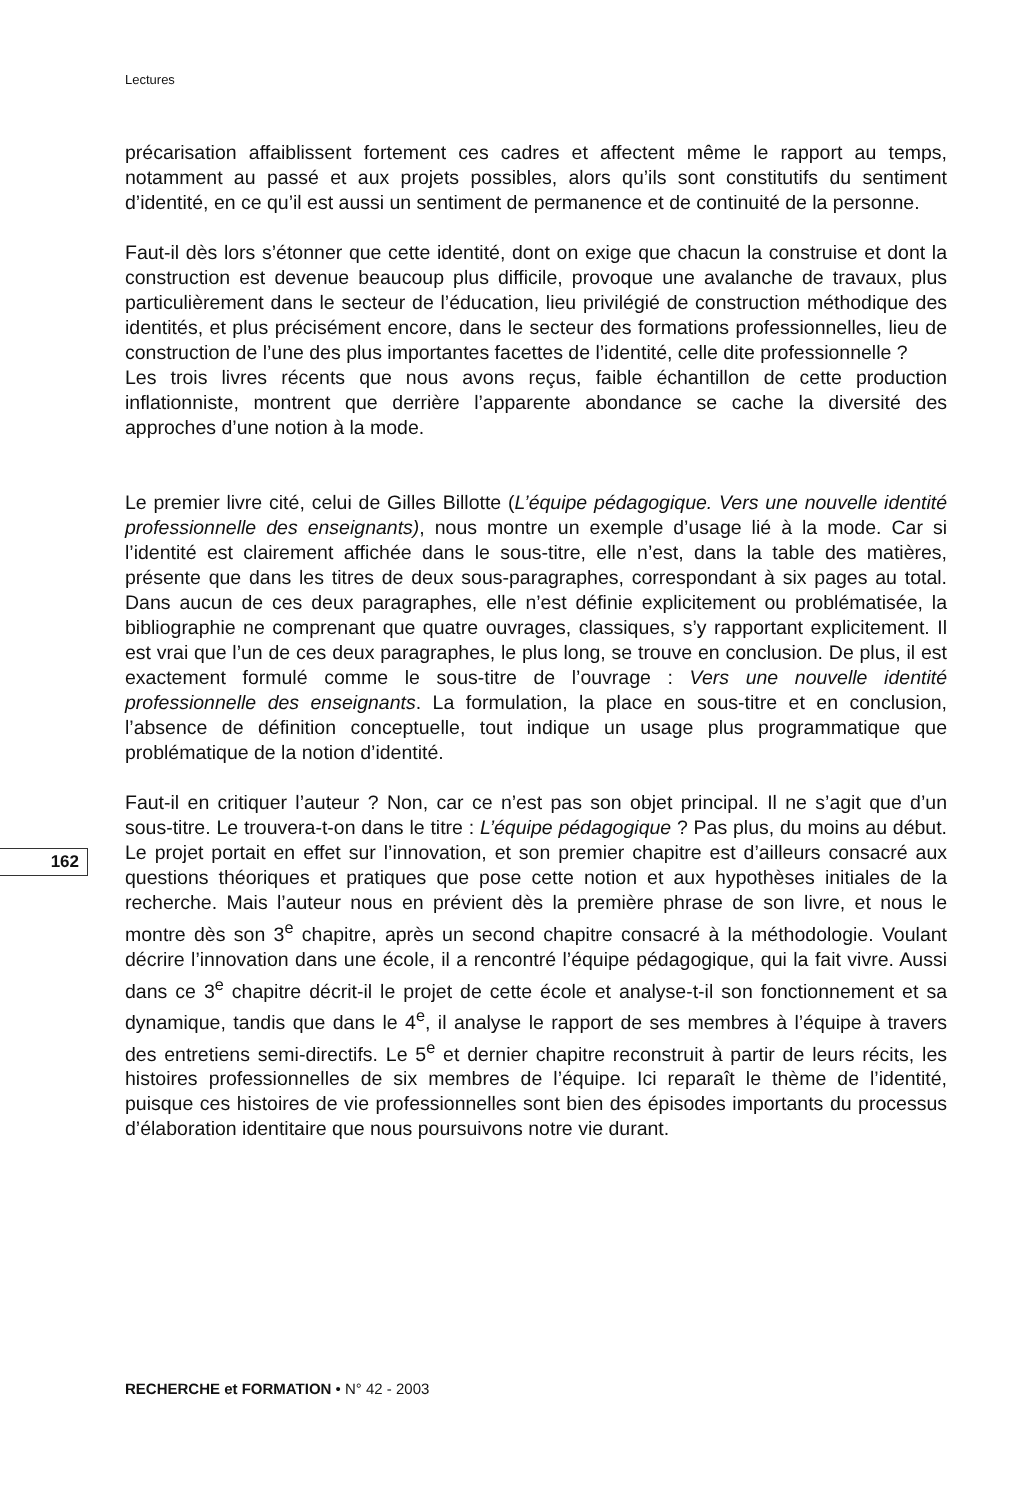Lectures
précarisation affaiblissent fortement ces cadres et affectent même le rapport au temps, notamment au passé et aux projets possibles, alors qu’ils sont constitutifs du sentiment d’identité, en ce qu’il est aussi un sentiment de permanence et de continuité de la personne.
Faut-il dès lors s’étonner que cette identité, dont on exige que chacun la construise et dont la construction est devenue beaucoup plus difficile, provoque une avalanche de travaux, plus particulièrement dans le secteur de l’éducation, lieu privilégié de construction méthodique des identités, et plus précisément encore, dans le secteur des formations professionnelles, lieu de construction de l’une des plus importantes facettes de l’identité, celle dite professionnelle ?
Les trois livres récents que nous avons reçus, faible échantillon de cette production inflationniste, montrent que derrière l’apparente abondance se cache la diversité des approches d’une notion à la mode.
Le premier livre cité, celui de Gilles Billotte (L’équipe pédagogique. Vers une nouvelle identité professionnelle des enseignants), nous montre un exemple d’usage lié à la mode. Car si l’identité est clairement affichée dans le sous-titre, elle n’est, dans la table des matières, présente que dans les titres de deux sous-paragraphes, correspondant à six pages au total. Dans aucun de ces deux paragraphes, elle n’est définie explicitement ou problématisée, la bibliographie ne comprenant que quatre ouvrages, classiques, s’y rapportant explicitement. Il est vrai que l’un de ces deux paragraphes, le plus long, se trouve en conclusion. De plus, il est exactement formulé comme le sous-titre de l’ouvrage : Vers une nouvelle identité professionnelle des enseignants. La formulation, la place en sous-titre et en conclusion, l’absence de définition conceptuelle, tout indique un usage plus programmatique que problématique de la notion d’identité.
Faut-il en critiquer l’auteur ? Non, car ce n’est pas son objet principal. Il ne s’agit que d’un sous-titre. Le trouvera-t-on dans le titre : L’équipe pédagogique ? Pas plus, du moins au début. Le projet portait en effet sur l’innovation, et son premier chapitre est d’ailleurs consacré aux questions théoriques et pratiques que pose cette notion et aux hypothèses initiales de la recherche. Mais l’auteur nous en prévient dès la première phrase de son livre, et nous le montre dès son 3<sup>e</sup> chapitre, après un second chapitre consacré à la méthodologie. Voulant décrire l’innovation dans une école, il a rencontré l’équipe pédagogique, qui la fait vivre. Aussi dans ce 3<sup>e</sup> chapitre décrit-il le projet de cette école et analyse-t-il son fonctionnement et sa dynamique, tandis que dans le 4<sup>e</sup>, il analyse le rapport de ses membres à l’équipe à travers des entretiens semi-directifs. Le 5<sup>e</sup> et dernier chapitre reconstruit à partir de leurs récits, les histoires professionnelles de six membres de l’équipe. Ici reparaît le thème de l’identité, puisque ces histoires de vie professionnelles sont bien des épisodes importants du processus d’élaboration identitaire que nous poursuivons notre vie durant.
162
RECHERCHE et FORMATION • N° 42 - 2003